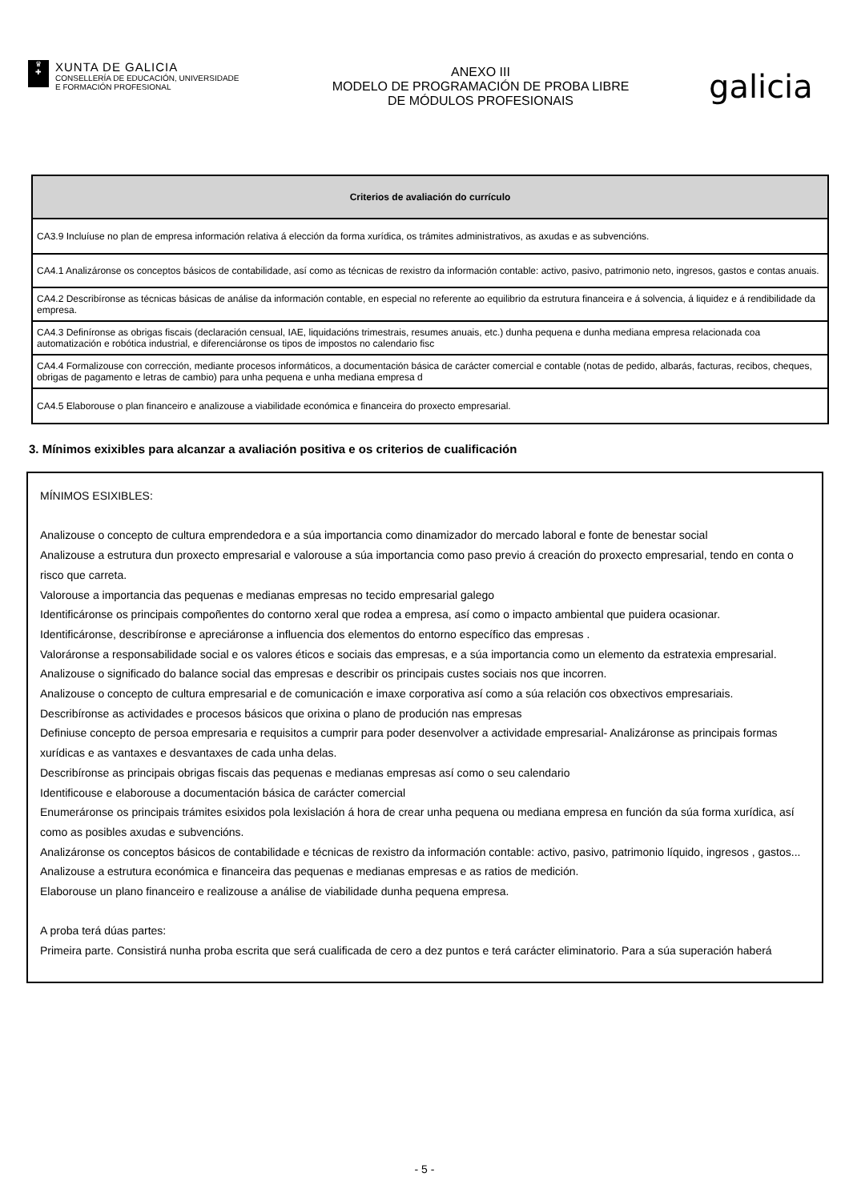♛
✚
XUNTA DE GALICIA
CONSELLERÍA DE EDUCACIÓN, UNIVERSIDADE
E FORMACIÓN PROFESIONAL
ANEXO III
MODELO DE PROGRAMACIÓN DE PROBA LIBRE
DE MÓDULOS PROFESIONAIS
galicia
| Criterios de avaliación do currículo |
| --- |
| CA3.9 Incluíuse no plan de empresa información relativa á elección da forma xurídica, os trámites administrativos, as axudas e as subvencións. |
| CA4.1 Analizáronse os conceptos básicos de contabilidade, así como as técnicas de rexistro da información contable: activo, pasivo, patrimonio neto, ingresos, gastos e contas anuais. |
| CA4.2 Describíronse as técnicas básicas de análise da información contable, en especial no referente ao equilibrio da estrutura financeira e á solvencia, á liquidez e á rendibilidade da empresa. |
| CA4.3 Definíronse as obrigas fiscais (declaración censual, IAE, liquidacións trimestrais, resumes anuais, etc.) dunha pequena e dunha mediana empresa relacionada coa automatización e robótica industrial, e diferenciáronse os tipos de impostos no calendario fisc |
| CA4.4 Formalizouse con corrección, mediante procesos informáticos, a documentación básica de carácter comercial e contable (notas de pedido, albarás, facturas, recibos, cheques, obrigas de pagamento e letras de cambio) para unha pequena e unha mediana empresa d |
| CA4.5 Elaborouse o plan financeiro e analizouse a viabilidade económica e financeira do proxecto empresarial. |
3. Mínimos exixibles para alcanzar a avaliación positiva e os criterios de cualificación
MÍNIMOS ESIXIBLES:
Analizouse o concepto de cultura emprendedora e a súa importancia como dinamizador do mercado laboral e fonte de benestar social
Analizouse a estrutura dun proxecto empresarial e valorouse a súa importancia como paso previo á creación do proxecto empresarial, tendo en conta o risco que carreta.
Valorouse a importancia das pequenas e medianas empresas no tecido empresarial galego
Identificáronse os principais compoñentes do contorno xeral que rodea a empresa, así como o impacto ambiental que puidera ocasionar.
Identificáronse, describíronse e apreciáronse a influencia dos elementos do entorno específico das empresas .
Valoráronse a responsabilidade social e os valores éticos e sociais das empresas, e a súa importancia como un elemento da estratexia empresarial.
Analizouse o significado do balance social das empresas e describir os principais custes sociais nos que incorren.
Analizouse o concepto de cultura empresarial e de comunicación e imaxe corporativa así como a súa relación cos obxectivos empresariais.
Describíronse as actividades e procesos básicos que orixina o plano de produción nas empresas
Definiuse concepto de persoa empresaria e requisitos a cumprir para poder desenvolver a actividade empresarial- Analizáronse as principais formas xurídicas e as vantaxes e desvantaxes de cada unha delas.
Describíronse as principais obrigas fiscais das pequenas e medianas empresas así como o seu calendario
Identificouse e elaborouse a documentación básica de carácter comercial
Enumeráronse os principais trámites esixidos pola lexislación á hora de crear unha pequena ou mediana empresa en función da súa forma xurídica, así como as posibles axudas e subvencións.
Analizáronse os conceptos básicos de contabilidade e técnicas de rexistro da información contable: activo, pasivo, patrimonio líquido, ingresos , gastos...
Analizouse a estrutura económica e financeira das pequenas e medianas empresas e as ratios de medición.
Elaborouse un plano financeiro e realizouse a análise de viabilidade dunha pequena empresa.
A proba terá dúas partes:
Primeira parte. Consistirá nunha proba escrita que será cualificada de cero a dez puntos e terá carácter eliminatorio. Para a súa superación haberá
- 5 -